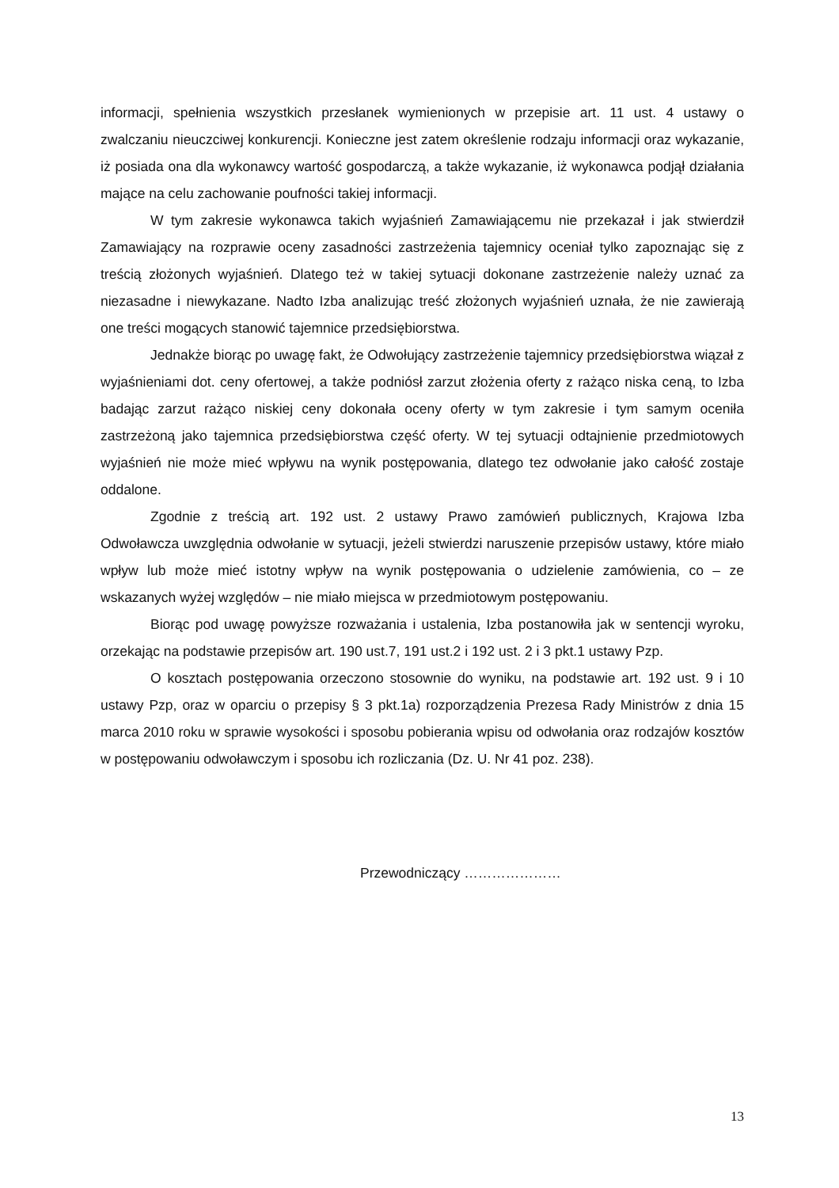informacji, spełnienia wszystkich przesłanek wymienionych w przepisie art. 11 ust. 4 ustawy o zwalczaniu nieuczciwej konkurencji. Konieczne jest zatem określenie rodzaju informacji oraz wykazanie, iż posiada ona dla wykonawcy wartość gospodarczą, a także wykazanie, iż wykonawca podjął działania mające na celu zachowanie poufności takiej informacji.
W tym zakresie wykonawca takich wyjaśnień Zamawiającemu nie przekazał i jak stwierdził Zamawiający na rozprawie oceny zasadności zastrzeżenia tajemnicy oceniał tylko zapoznając się z treścią złożonych wyjaśnień. Dlatego też w takiej sytuacji dokonane zastrzeżenie należy uznać za niezasadne i niewykazane. Nadto Izba analizując treść złożonych wyjaśnień uznała, że nie zawierają one treści mogących stanowić tajemnice przedsiębiorstwa.
Jednakże biorąc po uwagę fakt, że Odwołujący zastrzeżenie tajemnicy przedsiębiorstwa wiązał z wyjaśnieniami dot. ceny ofertowej, a także podniósł zarzut złożenia oferty z rażąco niska ceną, to Izba badając zarzut rażąco niskiej ceny dokonała oceny oferty w tym zakresie i tym samym oceniła zastrzeżoną jako tajemnica przedsiębiorstwa część oferty. W tej sytuacji odtajnienie przedmiotowych wyjaśnień nie może mieć wpływu na wynik postępowania, dlatego tez odwołanie jako całość zostaje oddalone.
Zgodnie z treścią art. 192 ust. 2 ustawy Prawo zamówień publicznych, Krajowa Izba Odwoławcza uwzględnia odwołanie w sytuacji, jeżeli stwierdzi naruszenie przepisów ustawy, które miało wpływ lub może mieć istotny wpływ na wynik postępowania o udzielenie zamówienia, co – ze wskazanych wyżej względów – nie miało miejsca w przedmiotowym postępowaniu.
Biorąc pod uwagę powyższe rozważania i ustalenia, Izba postanowiła jak w sentencji wyroku, orzekając na podstawie przepisów art. 190 ust.7, 191 ust.2 i 192 ust. 2 i 3 pkt.1 ustawy Pzp.
O kosztach postępowania orzeczono stosownie do wyniku, na podstawie art. 192 ust. 9 i 10 ustawy Pzp, oraz w oparciu o przepisy § 3 pkt.1a) rozporządzenia Prezesa Rady Ministrów z dnia 15 marca 2010 roku w sprawie wysokości i sposobu pobierania wpisu od odwołania oraz rodzajów kosztów w postępowaniu odwoławczym i sposobu ich rozliczania (Dz. U. Nr 41 poz. 238).
Przewodniczący …………………
13